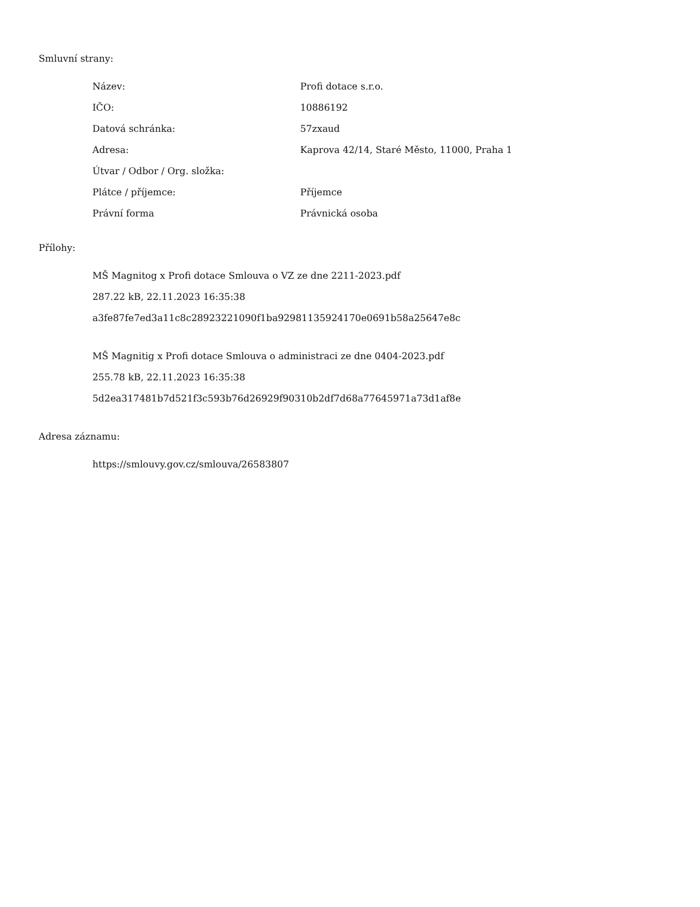Smluvní strany:
| Název: | Profi dotace s.r.o. |
| IČO: | 10886192 |
| Datová schránka: | 57zxaud |
| Adresa: | Kaprova 42/14, Staré Město, 11000, Praha 1 |
| Útvar / Odbor / Org. složka: | |
| Plátce / příjemce: | Příjemce |
| Právní forma | Právnická osoba |
Přílohy:
MŠ Magnitog x Profi dotace Smlouva o VZ ze dne 2211-2023.pdf
287.22 kB, 22.11.2023 16:35:38
a3fe87fe7ed3a11c8c28923221090f1ba92981135924170e0691b58a25647e8c
MŠ Magnitig x Profi dotace Smlouva o administraci ze dne 0404-2023.pdf
255.78 kB, 22.11.2023 16:35:38
5d2ea317481b7d521f3c593b76d26929f90310b2df7d68a77645971a73d1af8e
Adresa záznamu:
https://smlouvy.gov.cz/smlouva/26583807